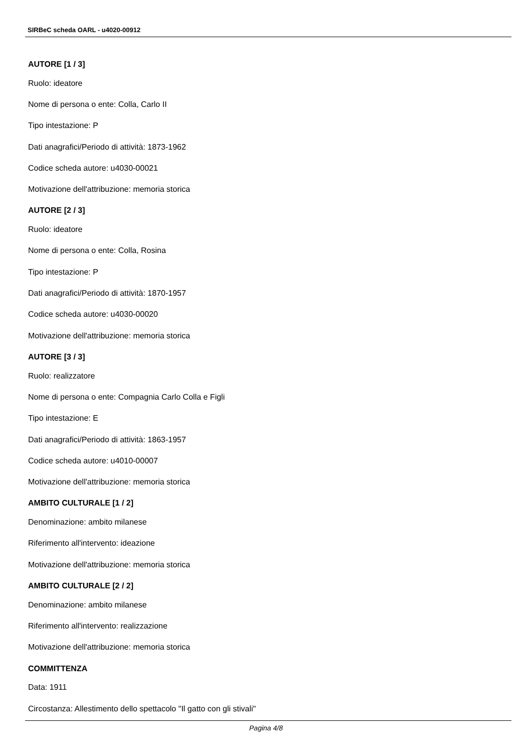SIRBeC scheda OARL - u4020-00912
AUTORE [1 / 3]
Ruolo: ideatore
Nome di persona o ente: Colla, Carlo II
Tipo intestazione: P
Dati anagrafici/Periodo di attività: 1873-1962
Codice scheda autore: u4030-00021
Motivazione dell'attribuzione: memoria storica
AUTORE [2 / 3]
Ruolo: ideatore
Nome di persona o ente: Colla, Rosina
Tipo intestazione: P
Dati anagrafici/Periodo di attività: 1870-1957
Codice scheda autore: u4030-00020
Motivazione dell'attribuzione: memoria storica
AUTORE [3 / 3]
Ruolo: realizzatore
Nome di persona o ente: Compagnia Carlo Colla e Figli
Tipo intestazione: E
Dati anagrafici/Periodo di attività: 1863-1957
Codice scheda autore: u4010-00007
Motivazione dell'attribuzione: memoria storica
AMBITO CULTURALE [1 / 2]
Denominazione: ambito milanese
Riferimento all'intervento: ideazione
Motivazione dell'attribuzione: memoria storica
AMBITO CULTURALE [2 / 2]
Denominazione: ambito milanese
Riferimento all'intervento: realizzazione
Motivazione dell'attribuzione: memoria storica
COMMITTENZA
Data: 1911
Circostanza: Allestimento dello spettacolo "Il gatto con gli stivali"
Pagina 4/8